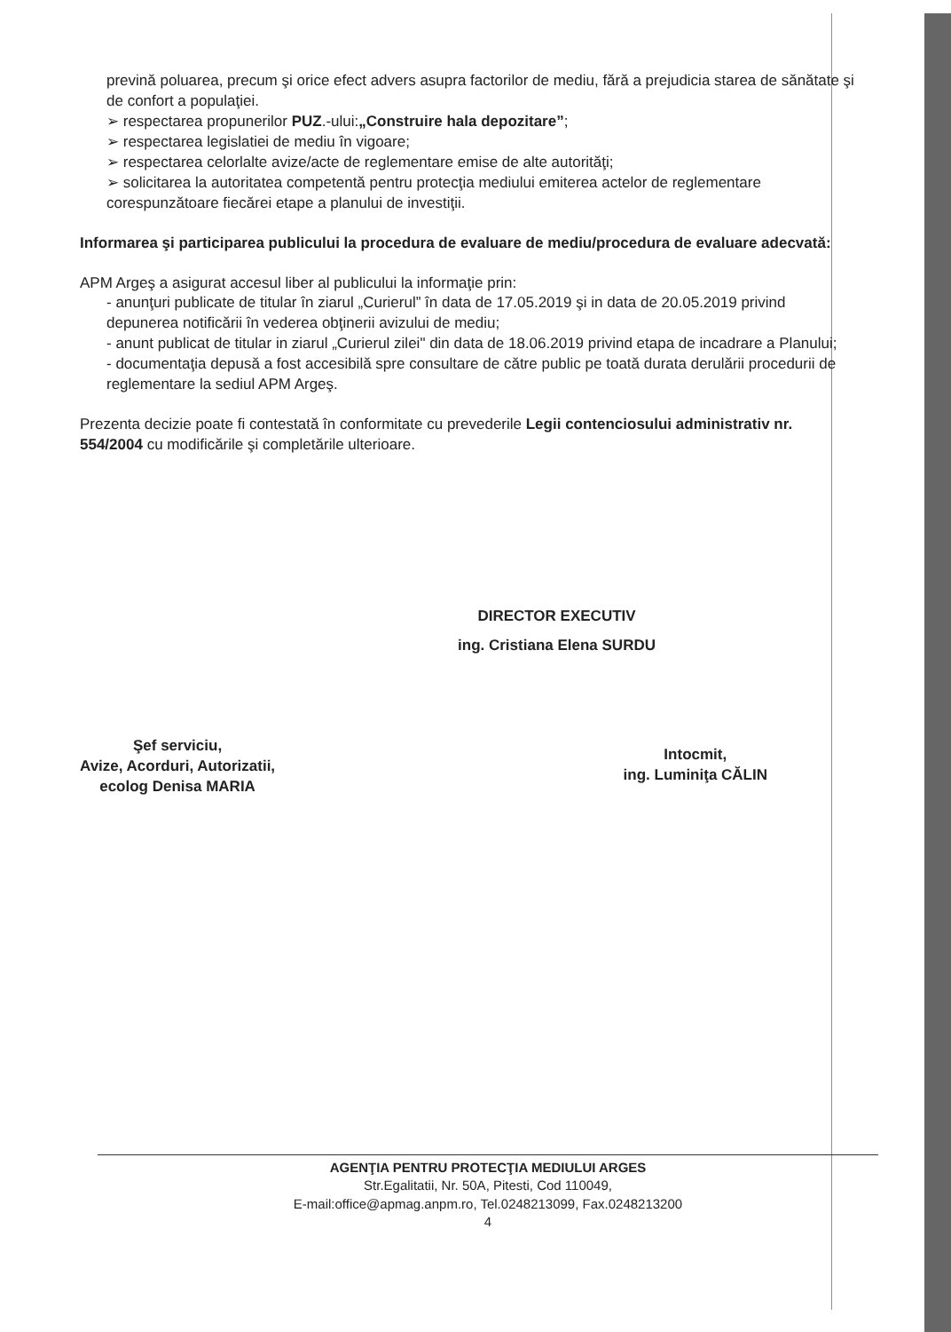prevină poluarea, precum şi orice efect advers asupra factorilor de mediu, fără a prejudicia starea de sănătate şi de confort a populaţiei.
➢ respectarea propunerilor PUZ.-ului:„Construire hala depozitare”;
➢ respectarea legislatiei de mediu în vigoare;
➢ respectarea celorlalte avize/acte de reglementare emise de alte autorităţi;
➢ solicitarea la autoritatea competentă pentru protecţia mediului emiterea actelor de reglementare corespunzătoare fiecărei etape a planului de investiţii.
Informarea şi participarea publicului la procedura de evaluare de mediu/procedura de evaluare adecvată:
APM Argeş a asigurat accesul liber al publicului la informaţie prin:
- anunţuri publicate de titular în ziarul „Curierul” în data de 17.05.2019 şi in data de 20.05.2019 privind depunerea notificării în vederea obţinerii avizului de mediu;
- anunt publicat de titular in ziarul „Curierul zilei" din data de 18.06.2019 privind etapa de incadrare a Planului;
- documentaţia depusă a fost accesibilă spre consultare de către public pe toată durata derulării procedurii de reglementare la sediul APM Argeş.
Prezenta decizie poate fi contestată în conformitate cu prevederile Legii contenciosului administrativ nr. 554/2004 cu modificările şi completările ulterioare.
DIRECTOR EXECUTIV
ing. Cristiana Elena SURDU
Şef serviciu,
Avize, Acorduri, Autorizatii,
ecolog Denisa MARIA
Intocmit,
ing. Luminiţa CĂLIN
AGENŢIA PENTRU PROTECŢIA MEDIULUI ARGES
Str.Egalitatii, Nr. 50A, Pitesti, Cod 110049,
E-mail:office@apmag.anpm.ro, Tel.0248213099, Fax.0248213200
4